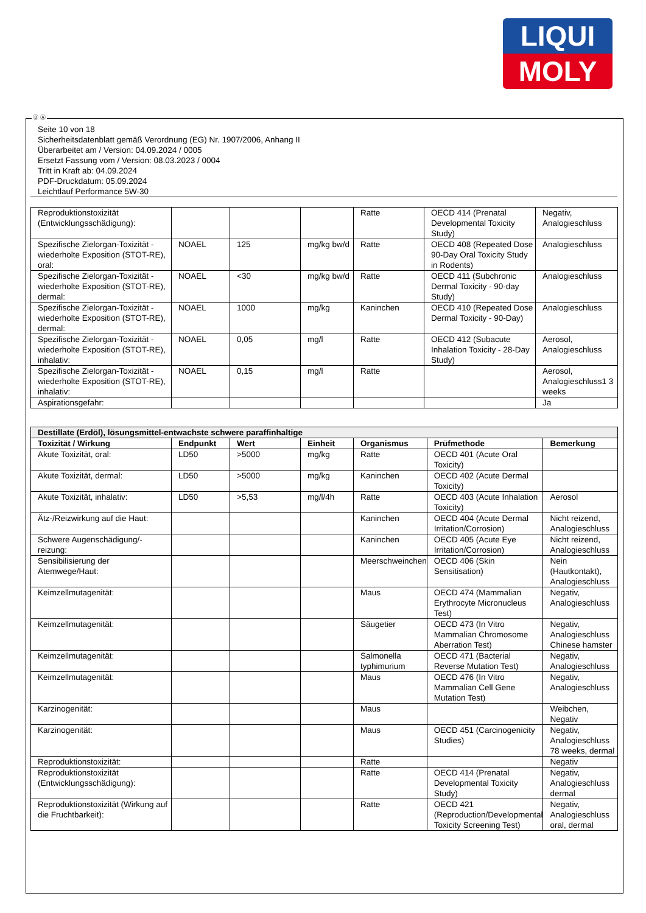LIQUI
MOLY
Ⓓ Ⓐ
Seite 10 von 18
Sicherheitsdatenblatt gemäß Verordnung (EG) Nr. 1907/2006, Anhang II
Überarbeitet am / Version: 04.09.2024 / 0005
Ersetzt Fassung vom / Version: 08.03.2023 / 0004
Tritt in Kraft ab: 04.09.2024
PDF-Druckdatum: 05.09.2024
Leichtlauf Performance 5W-30
| Reproduktionstoxizität (Entwicklungsschädigung): | | | | Ratte | OECD 414 (Prenatal Developmental Toxicity Study) | Negativ, Analogieschluss |
| Spezifische Zielorgan-Toxizität - wiederholte Exposition (STOT-RE), oral: | NOAEL | 125 | mg/kg bw/d | Ratte | OECD 408 (Repeated Dose 90-Day Oral Toxicity Study in Rodents) | Analogieschluss |
| Spezifische Zielorgan-Toxizität - wiederholte Exposition (STOT-RE), dermal: | NOAEL | <30 | mg/kg bw/d | Ratte | OECD 411 (Subchronic Dermal Toxicity - 90-day Study) | Analogieschluss |
| Spezifische Zielorgan-Toxizität - wiederholte Exposition (STOT-RE), dermal: | NOAEL | 1000 | mg/kg | Kaninchen | OECD 410 (Repeated Dose Dermal Toxicity - 90-Day) | Analogieschluss |
| Spezifische Zielorgan-Toxizität - wiederholte Exposition (STOT-RE), inhalativ: | NOAEL | 0,05 | mg/l | Ratte | OECD 412 (Subacute Inhalation Toxicity - 28-Day Study) | Aerosol, Analogieschluss |
| Spezifische Zielorgan-Toxizität - wiederholte Exposition (STOT-RE), inhalativ: | NOAEL | 0,15 | mg/l | Ratte | | Aerosol, Analogieschluss1 3 weeks |
| Aspirationsgefahr: | | | | | | Ja |
| Destillate (Erdöl), lösungsmittel-entwachste schwere paraffinhaltige | | | | | | |
| Toxizität / Wirkung | Endpunkt | Wert | Einheit | Organismus | Prüfmethode | Bemerkung |
| Akute Toxizität, oral: | LD50 | >5000 | mg/kg | Ratte | OECD 401 (Acute Oral Toxicity) | |
| Akute Toxizität, dermal: | LD50 | >5000 | mg/kg | Kaninchen | OECD 402 (Acute Dermal Toxicity) | |
| Akute Toxizität, inhalativ: | LD50 | >5,53 | mg/l/4h | Ratte | OECD 403 (Acute Inhalation Toxicity) | Aerosol |
| Ätz-/Reizwirkung auf die Haut: | | | | Kaninchen | OECD 404 (Acute Dermal Irritation/Corrosion) | Nicht reizend, Analogieschluss |
| Schwere Augenschädigung/-reizung: | | | | Kaninchen | OECD 405 (Acute Eye Irritation/Corrosion) | Nicht reizend, Analogieschluss |
| Sensibilisierung der Atemwege/Haut: | | | | Meerschweinchen | OECD 406 (Skin Sensitisation) | Nein (Hautkontakt), Analogieschluss |
| Keimzellmutagenität: | | | | Maus | OECD 474 (Mammalian Erythrocyte Micronucleus Test) | Negativ, Analogieschluss |
| Keimzellmutagenität: | | | | Säugetier | OECD 473 (In Vitro Mammalian Chromosome Aberration Test) | Negativ, Analogieschluss Chinese hamster |
| Keimzellmutagenität: | | | | Salmonella typhimurium | OECD 471 (Bacterial Reverse Mutation Test) | Negativ, Analogieschluss |
| Keimzellmutagenität: | | | | Maus | OECD 476 (In Vitro Mammalian Cell Gene Mutation Test) | Negativ, Analogieschluss |
| Karzinogenität: | | | | Maus | | Weibchen, Negativ |
| Karzinogenität: | | | | Maus | OECD 451 (Carcinogenicity Studies) | Negativ, Analogieschluss 78 weeks, dermal |
| Reproduktionstoxizität: | | | | Ratte | | Negativ |
| Reproduktionstoxizität (Entwicklungsschädigung): | | | | Ratte | OECD 414 (Prenatal Developmental Toxicity Study) | Negativ, Analogieschluss dermal |
| Reproduktionstoxizität (Wirkung auf die Fruchtbarkeit): | | | | Ratte | OECD 421 (Reproduction/Developmental Toxicity Screening Test) | Negativ, Analogieschluss oral, dermal |